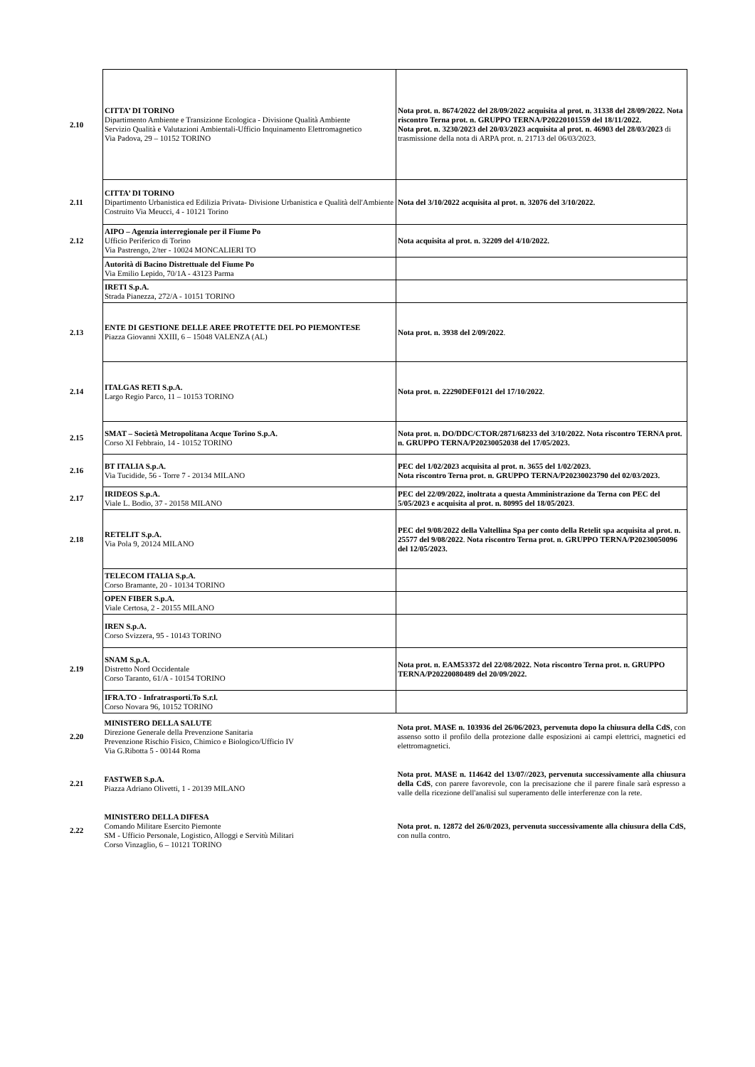| 2.10 | CITTA’ DI TORINO Dipartimento Ambiente e Transizione Ecologica - Divisione Qualità Ambiente Servizio Qualità e Valutazioni Ambientali-Ufficio Inquinamento Elettromagnetico Via Padova, 29 – 10152 TORINO | Nota prot. n. 8674/2022 del 28/09/2022 acquisita al prot. n. 31338 del 28/09/2022. Nota riscontro Terna prot. n. GRUPPO TERNA/P20220101559 del 18/11/2022. Nota prot. n. 3230/2023 del 20/03/2023 acquisita al prot. n. 46903 del 28/03/2023 di trasmissione della nota di ARPA prot. n. 21713 del 06/03/2023. |
| 2.11 | CITTA’ DI TORINO Dipartimento Urbanistica ed Edilizia Privata- Divisione Urbanistica e Qualità dell'Ambiente Costruito Via Meucci, 4 - 10121 Torino | Nota del 3/10/2022 acquisita al prot. n. 32076 del 3/10/2022. |
| 2.12 | AIPO – Agenzia interregionale per il Fiume Po Ufficio Periferico di Torino Via Pastrengo, 2/ter - 10024 MONCALIERI TO | Nota acquisita al prot. n. 32209 del 4/10/2022. |
| | Autorità di Bacino Distrettuale del Fiume Po Via Emilio Lepido, 70/1A - 43123 Parma | |
| | IRETI S.p.A. Strada Pianezza, 272/A - 10151 TORINO | |
| 2.13 | ENTE DI GESTIONE DELLE AREE PROTETTE DEL PO PIEMONTESE Piazza Giovanni XXIII, 6 – 15048 VALENZA (AL) | Nota prot. n. 3938 del 2/09/2022 . |
| 2.14 | ITALGAS RETI S.p.A. Largo Regio Parco, 11 – 10153 TORINO | Nota prot. n. 22290DEF0121 del 17/10/2022 . |
| 2.15 | SMAT – Società Metropolitana Acque Torino S.p.A. Corso XI Febbraio, 14 - 10152 TORINO | Nota prot. n. DO/DDC/CTOR/2871/68233 del 3/10/2022. Nota riscontro TERNA prot. n. GRUPPO TERNA/P20230052038 del 17/05/2023. |
| 2.16 | BT ITALIA S.p.A. Via Tucidide, 56 - Torre 7 - 20134 MILANO | PEC del 1/02/2023 acquisita al prot. n. 3655 del 1/02/2023. Nota riscontro Terna prot. n. GRUPPO TERNA/P20230023790 del 02/03/2023. |
| 2.17 | IRIDEOS S.p.A. Viale L. Bodio, 37 - 20158 MILANO | PEC del 22/09/2022, inoltrata a questa Amministrazione da Terna con PEC del 5/05/2023 e acquisita al prot. n. 80995 del 18/05/2023 . |
| 2.18 | RETELIT S.p.A. Via Pola 9, 20124 MILANO | PEC del 9/08/2022 della Valtellina Spa per conto della Retelit spa acquisita al prot. n. 25577 del 9/08/2022 . Nota riscontro Terna prot. n. GRUPPO TERNA/P20230050096 del 12/05/2023. |
| | TELECOM ITALIA S.p.A. Corso Bramante, 20 - 10134 TORINO | |
| | OPEN FIBER S.p.A. Viale Certosa, 2 - 20155 MILANO | |
| | IREN S.p.A. Corso Svizzera, 95 - 10143 TORINO | |
| 2.19 | SNAM S.p.A. Distretto Nord Occidentale Corso Taranto, 61/A - 10154 TORINO | Nota prot. n. EAM53372 del 22/08/2022. Nota riscontro Terna prot. n. GRUPPO TERNA/P20220080489 del 20/09/2022. |
| | IFRA.TO - Infratrasporti.To S.r.l. Corso Novara 96, 10152 TORINO | |
| 2.20 | MINISTERO DELLA SALUTE Direzione Generale della Prevenzione Sanitaria Prevenzione Rischio Fisico, Chimico e Biologico/Ufficio IV Via G.Ribotta 5 - 00144 Roma | Nota prot. MASE n. 103936 del 26/06/2023, pervenuta dopo la chiusura della CdS , con assenso sotto il profilo della protezione dalle esposizioni ai campi elettrici, magnetici ed elettromagnetici. |
| 2.21 | FASTWEB S.p.A. Piazza Adriano Olivetti, 1 - 20139 MILANO | Nota prot. MASE n. 114642 del 13/07//2023, pervenuta successivamente alla chiusura della CdS , con parere favorevole, con la precisazione che il parere finale sarà espresso a valle della ricezione dell'analisi sul superamento delle interferenze con la rete. |
| 2.22 | MINISTERO DELLA DIFESA Comando Militare Esercito Piemonte SM - Ufficio Personale, Logistico, Alloggi e Servitù Militari Corso Vinzaglio, 6 – 10121 TORINO | Nota prot. n. 12872 del 26/0/2023, pervenuta successivamente alla chiusura della CdS, con nulla contro. |